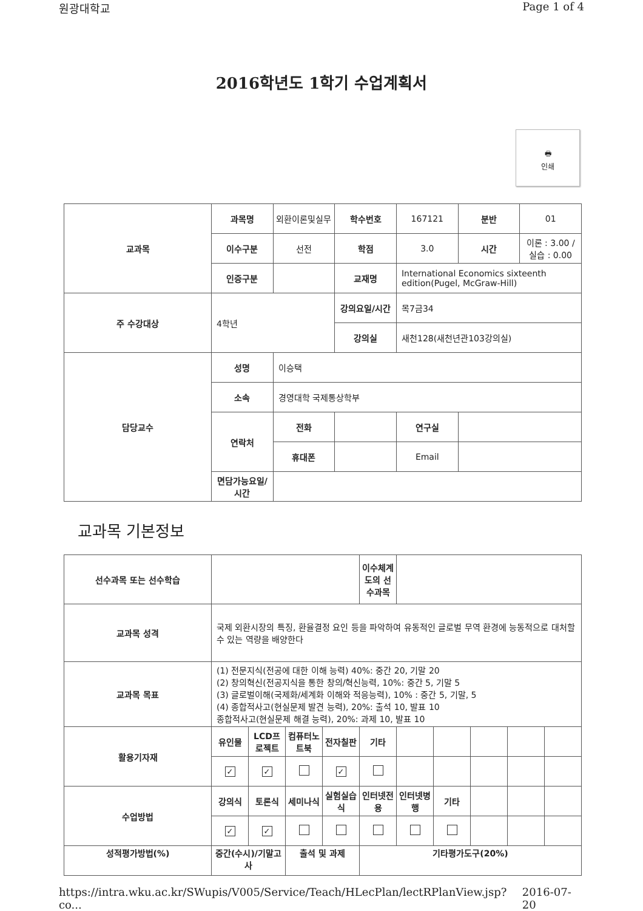원광대학교 Page 1 of 4
2016학년도 1학기 수업계획서
🖶
인쇄
| 교과목 | 과목명 | 외환이론및실무 | 학수번호 | 167121 | 분반 | 01 |
| | 이수구분 | 선전 | 학점 | 3.0 | 시간 | 이론 : 3.00 / 실습 : 0.00 |
| | 인증구분 | | 교재명 | International Economics sixteenth edition(Pugel, McGraw-Hill) | | |
| 주 수강대상 | 4학년 | | 강의요일/시간 | 목7금34 | | |
| | | | 강의실 | 새천128(새천년관103강의실) | | |
| 담당교수 | 성명 | 이승택 | | | | |
| | 소속 | 경영대학 국제통상학부 | | | | |
| | 연락처 | 전화 | | 연구실 | | |
| | | 휴대폰 | | Email | | |
| | 면담가능요일/시간 | | | | | |
교과목 기본정보
| 선수과목 또는 선수학습 | | | | | 이수체계도의 선수과목 | | | | | |
| 교과목 성격 | 국제 외환시장의 특징, 환율결정 요인 등을 파악하여 유동적인 글로벌 무역 환경에 능동적으로 대처할 수 있는 역량을 배양한다 | | | | | | | | | |
| 교과목 목표 | (1) 전문지식(전공에 대한 이해 능력) 40%: 중간 20, 기말 20 (2) 창의혁신(전공지식을 통한 창의/혁신능력, 10%: 중간 5, 기말 5 (3) 글로벌이해(국제화/세계화 이해와 적응능력), 10% : 중간 5, 기말, 5 (4) 종합적사고(현실문제 발견 능력), 20%: 출석 10, 발표 10 종합적사고(현실문제 해결 능력), 20%: 과제 10, 발표 10 | | | | | | | | | |
| 활용기자재 | 유인물 | LCD프로젝트 | 컴퓨터노트북 | 전자칠판 | 기타 | | | | | |
| | ✓ | ✓ | | ✓ | | | | | | |
| 수업방법 | 강의식 | 토론식 | 세미나식 | 실험실습식 | 인터넷전용 | 인터넷병행 | 기타 | | | |
| | ✓ | ✓ | | | | | | | | |
| 성적평가방법(%) | 중간(수시)/기말고사 | | 출석 및 과제 | | 기타평가도구(20%) | | | | | |
https://intra.wku.ac.kr/SWupis/V005/Service/Teach/HLecPlan/lectRPlanView.jsp?co... 2016-07-20